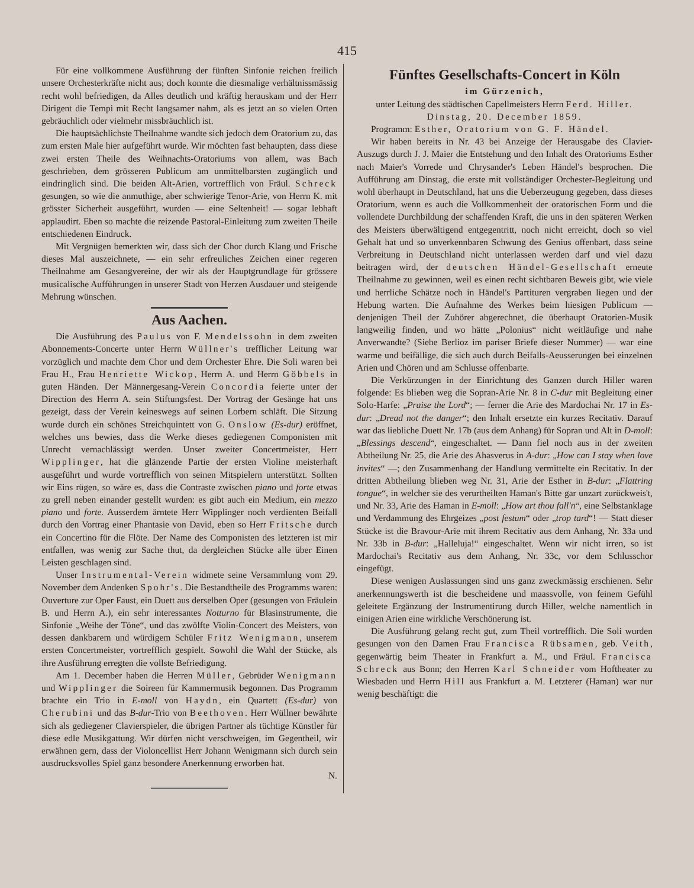415
Für eine vollkommene Ausführung der fünften Sinfonie reichen freilich unsere Orchesterkräfte nicht aus; doch konnte die diesmalige verhältnissmässig recht wohl befriedigen, da Alles deutlich und kräftig herauskam und der Herr Dirigent die Tempi mit Recht langsamer nahm, als es jetzt an so vielen Orten gebräuchlich oder vielmehr missbräuchlich ist.
Die hauptsächlichste Theilnahme wandte sich jedoch dem Oratorium zu, das zum ersten Male hier aufgeführt wurde. Wir möchten fast behaupten, dass diese zwei ersten Theile des Weihnachts-Oratoriums von allem, was Bach geschrieben, dem grösseren Publicum am unmittelbarsten zugänglich und eindringlich sind. Die beiden Alt-Arien, vortrefflich von Fräul. Schreck gesungen, so wie die anmuthige, aber schwierige Tenor-Arie, von Herrn K. mit grösster Sicherheit ausgeführt, wurden — eine Seltenheit! — sogar lebhaft applaudirt. Eben so machte die reizende Pastoral-Einleitung zum zweiten Theile entschiedenen Eindruck.
Mit Vergnügen bemerkten wir, dass sich der Chor durch Klang und Frische dieses Mal auszeichnete, — ein sehr erfreuliches Zeichen einer regeren Theilnahme am Gesangvereine, der wir als der Hauptgrundlage für grössere musicalische Aufführungen in unserer Stadt von Herzen Ausdauer und steigende Mehrung wünschen.
Aus Aachen.
Die Ausführung des Paulus von F. Mendelssohn in dem zweiten Abonnements-Concerte unter Herrn Wüllner's trefflicher Leitung war vorzüglich und machte dem Chor und dem Orchester Ehre. Die Soli waren bei Frau H., Frau Henriette Wickop, Herrn A. und Herrn Göbbels in guten Händen. Der Männergesang-Verein Concordia feierte unter der Direction des Herrn A. sein Stiftungsfest. Der Vortrag der Gesänge hat uns gezeigt, dass der Verein keineswegs auf seinen Lorbern schläft. Die Sitzung wurde durch ein schönes Streichquintett von G. Onslow (Es-dur) eröffnet, welches uns bewies, dass die Werke dieses gediegenen Componisten mit Unrecht vernachlässigt werden. Unser zweiter Concertmeister, Herr Wipplinger, hat die glänzende Partie der ersten Violine meisterhaft ausgeführt und wurde vortrefflich von seinen Mitspielern unterstützt. Sollten wir Eins rügen, so wäre es, dass die Contraste zwischen piano und forte etwas zu grell neben einander gestellt wurden: es gibt auch ein Medium, ein mezzo piano und forte. Ausserdem ärntete Herr Wipplinger noch verdienten Beifall durch den Vortrag einer Phantasie von David, eben so Herr Fritsche durch ein Concertino für die Flöte. Der Name des Componisten des letzteren ist mir entfallen, was wenig zur Sache thut, da dergleichen Stücke alle über Einen Leisten geschlagen sind.
Unser Instrumental-Verein widmete seine Versammlung vom 29. November dem Andenken Spohr's. Die Bestandtheile des Programms waren: Ouverture zur Oper Faust, ein Duett aus derselben Oper (gesungen von Fräulein B. und Herrn A.), ein sehr interessantes Notturno für Blasinstrumente, die Sinfonie „Weihe der Töne“, und das zwölfte Violin-Concert des Meisters, von dessen dankbarem und würdigem Schüler Fritz Wenigmann, unserem ersten Concertmeister, vortrefflich gespielt. Sowohl die Wahl der Stücke, als ihre Ausführung erregten die vollste Befriedigung.
Am 1. December haben die Herren Müller, Gebrüder Wenigmann und Wipplinger die Soireen für Kammermusik begonnen. Das Programm brachte ein Trio in E-moll von Haydn, ein Quartett (Es-dur) von Cherubini und das B-dur-Trio von Beethoven. Herr Wüllner bewährte sich als gediegener Clavierspieler, die übrigen Partner als tüchtige Künstler für diese edle Musikgattung. Wir dürfen nicht verschweigen, im Gegentheil, wir erwähnen gern, dass der Violoncellist Herr Johann Wenigmann sich durch sein ausdrucksvolles Spiel ganz besondere Anerkennung erworben hat.
N.
Fünftes Gesellschafts-Concert in Köln
im Gürzenich,
unter Leitung des städtischen Capellmeisters Herrn Ferd. Hiller.
Dinstag, 20. December 1859.
Programm: Esther, Oratorium von G. F. Händel.
Wir haben bereits in Nr. 43 bei Anzeige der Herausgabe des Clavier-Auszugs durch J. J. Maier die Entstehung und den Inhalt des Oratoriums Esther nach Maier's Vorrede und Chrysander's Leben Händel's besprochen. Die Aufführung am Dinstag, die erste mit vollständiger Orchester-Begleitung und wohl überhaupt in Deutschland, hat uns die Ueberzeugung gegeben, dass dieses Oratorium, wenn es auch die Vollkommenheit der oratorischen Form und die vollendete Durchbildung der schaffenden Kraft, die uns in den späteren Werken des Meisters überwältigend entgegentritt, noch nicht erreicht, doch so viel Gehalt hat und so unverkennbaren Schwung des Genius offenbart, dass seine Verbreitung in Deutschland nicht unterlassen werden darf und viel dazu beitragen wird, der deutschen Händel-Gesellschaft erneute Theilnahme zu gewinnen, weil es einen recht sichtbaren Beweis gibt, wie viele und herrliche Schätze noch in Händel's Partituren vergraben liegen und der Hebung warten. Die Aufnahme des Werkes beim hiesigen Publicum — denjenigen Theil der Zuhörer abgerechnet, die überhaupt Oratorien-Musik langweilig finden, und wo hätte „Polonius“ nicht weitläufige und nahe Anverwandte? (Siehe Berlioz im pariser Briefe dieser Nummer) — war eine warme und beifällige, die sich auch durch Beifalls-Aeusserungen bei einzelnen Arien und Chören und am Schlusse offenbarte.
Die Verkürzungen in der Einrichtung des Ganzen durch Hiller waren folgende: Es blieben weg die Sopran-Arie Nr. 8 in C-dur mit Begleitung einer Solo-Harfe: „Praise the Lord“; — ferner die Arie des Mardochai Nr. 17 in Es-dur: „Dread not the danger“; den Inhalt ersetzte ein kurzes Recitativ. Darauf war das liebliche Duett Nr. 17b (aus dem Anhang) für Sopran und Alt in D-moll: „Blessings descend“, eingeschaltet. — Dann fiel noch aus in der zweiten Abtheilung Nr. 25, die Arie des Ahasverus in A-dur: „How can I stay when love invites“ —; den Zusammenhang der Handlung vermittelte ein Recitativ. In der dritten Abtheilung blieben weg Nr. 31, Arie der Esther in B-dur: „Flattring tongue“, in welcher sie des verurtheilten Haman's Bitte gar unzart zurückweis't, und Nr. 33, Arie des Haman in E-moll: „How art thou fall'n“, eine Selbstanklage und Verdammung des Ehrgeizes „post festum“ oder „trop tard“! — Statt dieser Stücke ist die Bravour-Arie mit ihrem Recitativ aus dem Anhang, Nr. 33a und Nr. 33b in B-dur: „Halleluja!“ eingeschaltet. Wenn wir nicht irren, so ist Mardochai's Recitativ aus dem Anhang, Nr. 33c, vor dem Schlusschor eingefügt.
Diese wenigen Auslassungen sind uns ganz zweckmässig erschienen. Sehr anerkennungswerth ist die bescheidene und maassvolle, von feinem Gefühl geleitete Ergänzung der Instrumentirung durch Hiller, welche namentlich in einigen Arien eine wirkliche Verschönerung ist.
Die Ausführung gelang recht gut, zum Theil vortrefflich. Die Soli wurden gesungen von den Damen Frau Francisca Rübsamen, geb. Veith, gegenwärtig beim Theater in Frankfurt a. M., und Fräul. Francisca Schreck aus Bonn; den Herren Karl Schneider vom Hoftheater zu Wiesbaden und Herrn Hill aus Frankfurt a. M. Letzterer (Haman) war nur wenig beschäftigt: die